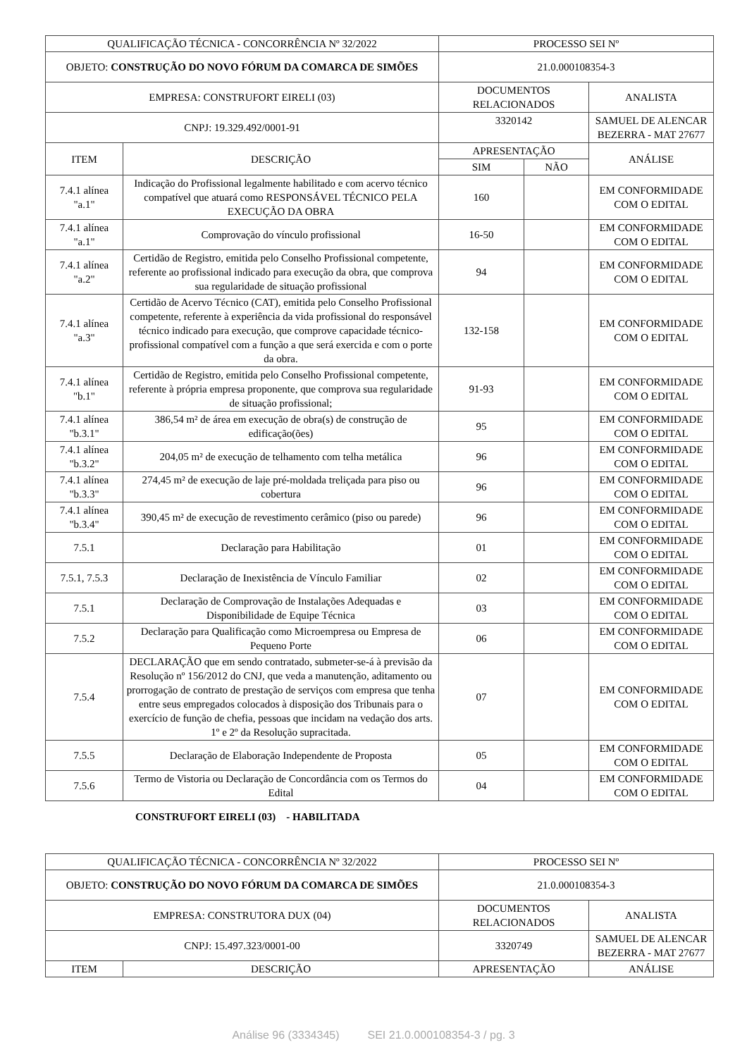| QUALIFICAÇÃO TÉCNICA - CONCORRÊNCIA Nº 32/2022 | | PROCESSO SEI Nº | | |
| OBJETO: CONSTRUÇÃO DO NOVO FÓRUM DA COMARCA DE SIMÕES | | 21.0.000108354-3 | | |
| EMPRESA: CONSTRUFORT EIRELI (03) | | DOCUMENTOS RELACIONADOS | | ANALISTA |
| CNPJ: 19.329.492/0001-91 | | 3320142 | | SAMUEL DE ALENCAR BEZERRA - MAT 27677 |
| ITEM | DESCRIÇÃO | APRESENTAÇÃO | | ANÁLISE |
| | | SIM | NÃO | |
| 7.4.1 alínea "a.1" | Indicação do Profissional legalmente habilitado e com acervo técnico compatível que atuará como RESPONSÁVEL TÉCNICO PELA EXECUÇÃO DA OBRA | 160 | | EM CONFORMIDADE COM O EDITAL |
| 7.4.1 alínea "a.1" | Comprovação do vínculo profissional | 16-50 | | EM CONFORMIDADE COM O EDITAL |
| 7.4.1 alínea "a.2" | Certidão de Registro, emitida pelo Conselho Profissional competente, referente ao profissional indicado para execução da obra, que comprova sua regularidade de situação profissional | 94 | | EM CONFORMIDADE COM O EDITAL |
| 7.4.1 alínea "a.3" | Certidão de Acervo Técnico (CAT), emitida pelo Conselho Profissional competente, referente à experiência da vida profissional do responsável técnico indicado para execução, que comprove capacidade técnico-profissional compatível com a função a que será exercida e com o porte da obra. | 132-158 | | EM CONFORMIDADE COM O EDITAL |
| 7.4.1 alínea "b.1" | Certidão de Registro, emitida pelo Conselho Profissional competente, referente à própria empresa proponente, que comprova sua regularidade de situação profissional; | 91-93 | | EM CONFORMIDADE COM O EDITAL |
| 7.4.1 alínea "b.3.1" | 386,54 m² de área em execução de obra(s) de construção de edificação(ões) | 95 | | EM CONFORMIDADE COM O EDITAL |
| 7.4.1 alínea "b.3.2" | 204,05 m² de execução de telhamento com telha metálica | 96 | | EM CONFORMIDADE COM O EDITAL |
| 7.4.1 alínea "b.3.3" | 274,45 m² de execução de laje pré-moldada treliçada para piso ou cobertura | 96 | | EM CONFORMIDADE COM O EDITAL |
| 7.4.1 alínea "b.3.4" | 390,45 m² de execução de revestimento cerâmico (piso ou parede) | 96 | | EM CONFORMIDADE COM O EDITAL |
| 7.5.1 | Declaração para Habilitação | 01 | | EM CONFORMIDADE COM O EDITAL |
| 7.5.1, 7.5.3 | Declaração de Inexistência de Vínculo Familiar | 02 | | EM CONFORMIDADE COM O EDITAL |
| 7.5.1 | Declaração de Comprovação de Instalações Adequadas e Disponibilidade de Equipe Técnica | 03 | | EM CONFORMIDADE COM O EDITAL |
| 7.5.2 | Declaração para Qualificação como Microempresa ou Empresa de Pequeno Porte | 06 | | EM CONFORMIDADE COM O EDITAL |
| 7.5.4 | DECLARAÇÃO que em sendo contratado, submeter-se-á à previsão da Resolução nº 156/2012 do CNJ, que veda a manutenção, aditamento ou prorrogação de contrato de prestação de serviços com empresa que tenha entre seus empregados colocados à disposição dos Tribunais para o exercício de função de chefia, pessoas que incidam na vedação dos arts. 1º e 2º da Resolução supracitada. | 07 | | EM CONFORMIDADE COM O EDITAL |
| 7.5.5 | Declaração de Elaboração Independente de Proposta | 05 | | EM CONFORMIDADE COM O EDITAL |
| 7.5.6 | Termo de Vistoria ou Declaração de Concordância com os Termos do Edital | 04 | | EM CONFORMIDADE COM O EDITAL |
CONSTRUFORT EIRELI (03) - HABILITADA
| QUALIFICAÇÃO TÉCNICA - CONCORRÊNCIA Nº 32/2022 | | PROCESSO SEI Nº | |
| OBJETO: CONSTRUÇÃO DO NOVO FÓRUM DA COMARCA DE SIMÕES | | 21.0.000108354-3 | |
| EMPRESA: CONSTRUTORA DUX (04) | | DOCUMENTOS RELACIONADOS | ANALISTA |
| CNPJ: 15.497.323/0001-00 | | 3320749 | SAMUEL DE ALENCAR BEZERRA - MAT 27677 |
| ITEM | DESCRIÇÃO | APRESENTAÇÃO | ANÁLISE |
Análise 96 (3334345) SEI 21.0.000108354-3 / pg. 3